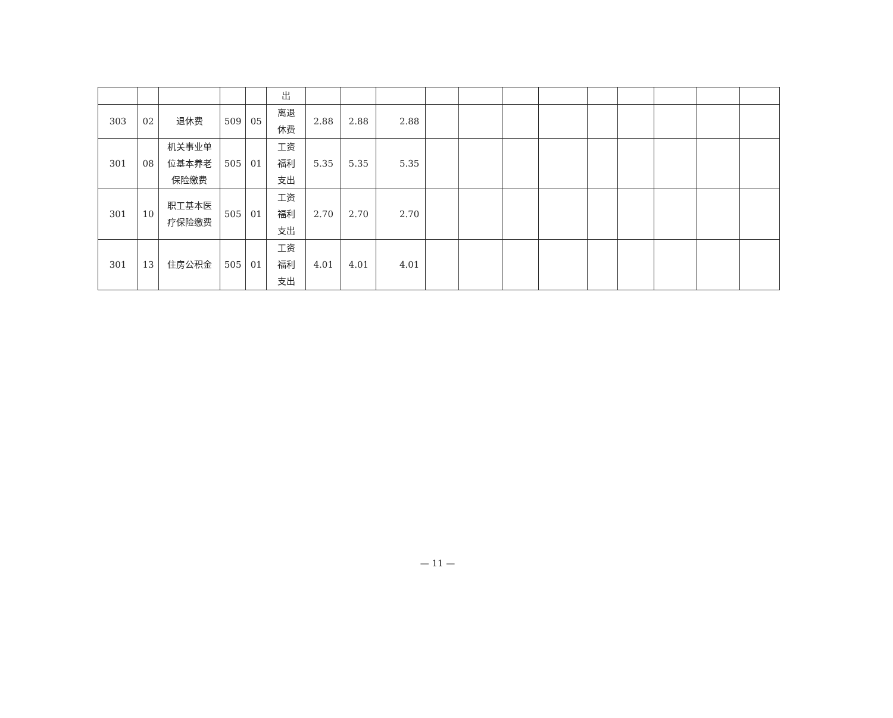| | | | | | 出 | | | | | | | | | | | | |
| 303 | 02 | 退休费 | 509 | 05 | 离退 休费 | 2.88 | 2.88 | 2.88 | | | | | | | | | |
| 301 | 08 | 机关事业单 位基本养老 保险缴费 | 505 | 01 | 工资 福利 支出 | 5.35 | 5.35 | 5.35 | | | | | | | | | |
| 301 | 10 | 职工基本医 疗保险缴费 | 505 | 01 | 工资 福利 支出 | 2.70 | 2.70 | 2.70 | | | | | | | | | |
| 301 | 13 | 住房公积金 | 505 | 01 | 工资 福利 支出 | 4.01 | 4.01 | 4.01 | | | | | | | | | |
— 11 —